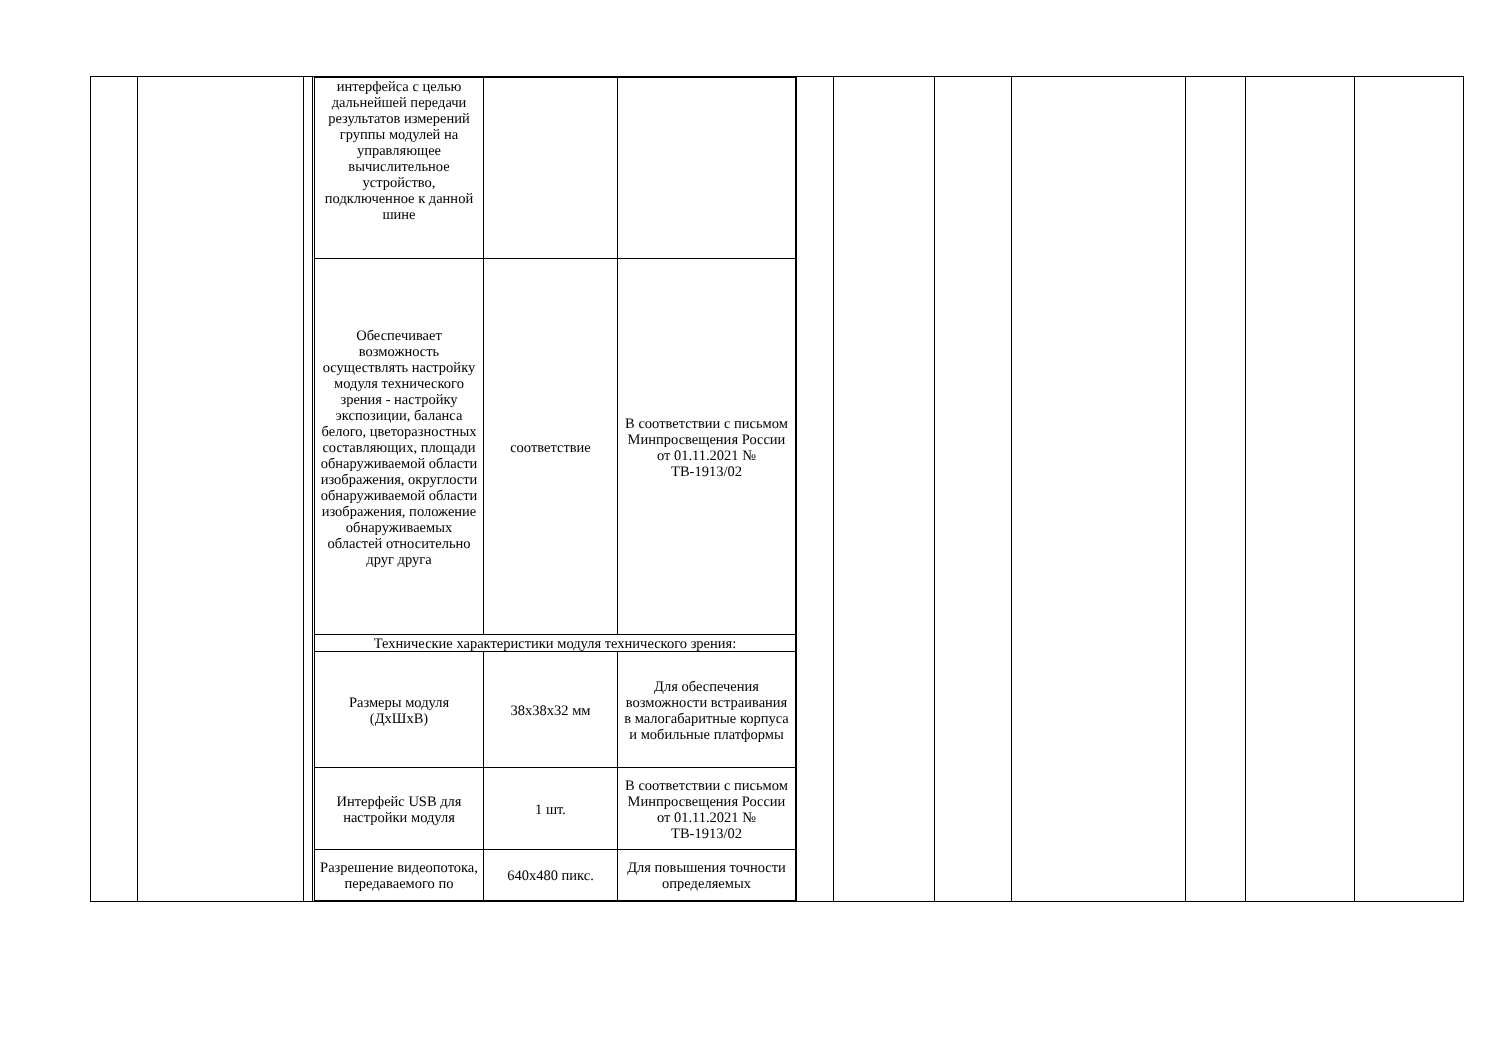| интерфейса с целью дальнейшей передачи результатов измерений группы модулей на управляющее вычислительное устройство, подключенное к данной шине | | |
| Обеспечивает возможность осуществлять настройку модуля технического зрения - настройку экспозиции, баланса белого, цветоразностных составляющих, площади обнаруживаемой области изображения, округлости обнаруживаемой области изображения, положение обнаруживаемых областей относительно друг друга | соответствие | В соответствии с письмом Минпросвещения России от 01.11.2021 № ТВ-1913/02 |
| Технические характеристики модуля технического зрения: | | |
| Размеры модуля (ДхШхВ) | 38x38x32 мм | Для обеспечения возможности встраивания в малогабаритные корпуса и мобильные платформы |
| Интерфейс USB для настройки модуля | 1 шт. | В соответствии с письмом Минпросвещения России от 01.11.2021 № ТВ-1913/02 |
| Разрешение видеопотока, передаваемого по | 640x480 пикс. | Для повышения точности определяемых |